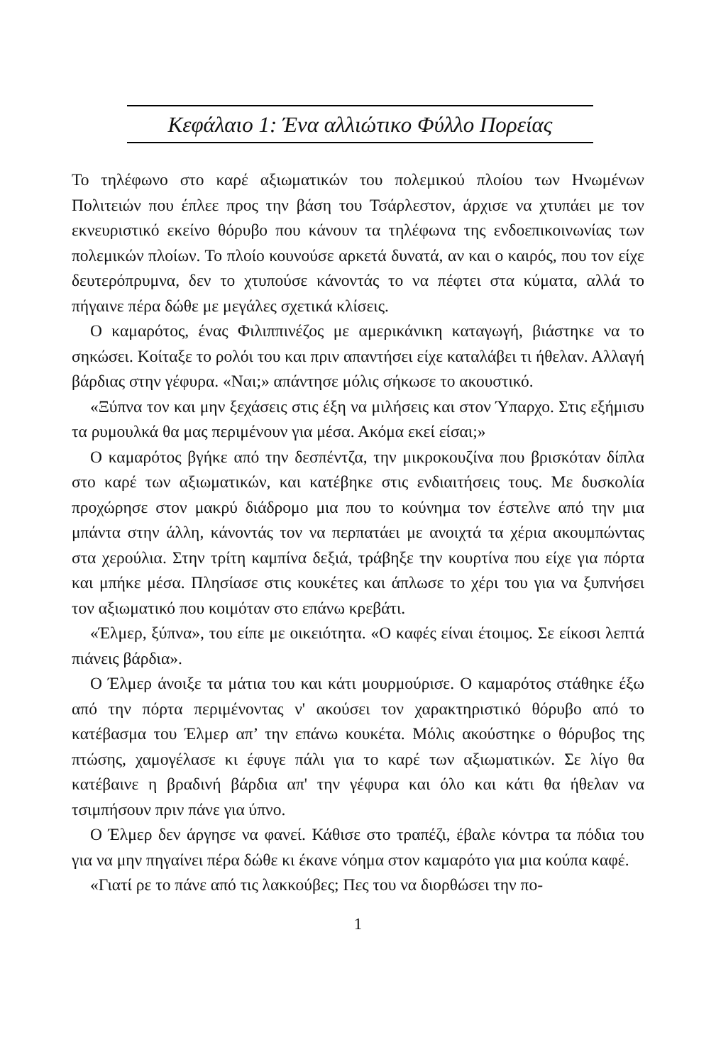Κεφάλαιο 1: Ένα αλλιώτικο Φύλλο Πορείας
Το τηλέφωνο στο καρέ αξιωματικών του πολεμικού πλοίου των Ηνωμένων Πολιτειών που έπλεε προς την βάση του Τσάρλεστον, άρχισε να χτυπάει με τον εκνευριστικό εκείνο θόρυβο που κάνουν τα τηλέφωνα της ενδοεπικοινωνίας των πολεμικών πλοίων. Το πλοίο κουνούσε αρκετά δυνατά, αν και ο καιρός, που τον είχε δευτερόπρυμνα, δεν το χτυπούσε κάνοντάς το να πέφτει στα κύματα, αλλά το πήγαινε πέρα δώθε με μεγάλες σχετικά κλίσεις.
Ο καμαρότος, ένας Φιλιππινέζος με αμερικάνικη καταγωγή, βιάστηκε να το σηκώσει. Κοίταξε το ρολόι του και πριν απαντήσει είχε καταλάβει τι ήθελαν. Αλλαγή βάρδιας στην γέφυρα. «Ναι;» απάντησε μόλις σήκωσε το ακουστικό.
«Ξύπνα τον και μην ξεχάσεις στις έξη να μιλήσεις και στον Ύπαρχο. Στις εξήμισυ τα ρυμουλκά θα μας περιμένουν για μέσα. Ακόμα εκεί είσαι;»
Ο καμαρότος βγήκε από την δεσπέντζα, την μικροκουζίνα που βρισκόταν δίπλα στο καρέ των αξιωματικών, και κατέβηκε στις ενδιαιτήσεις τους. Με δυσκολία προχώρησε στον μακρύ διάδρομο μια που το κούνημα τον έστελνε από την μια μπάντα στην άλλη, κάνοντάς τον να περπατάει με ανοιχτά τα χέρια ακουμπώντας στα χερούλια. Στην τρίτη καμπίνα δεξιά, τράβηξε την κουρτίνα που είχε για πόρτα και μπήκε μέσα. Πλησίασε στις κουκέτες και άπλωσε το χέρι του για να ξυπνήσει τον αξιωματικό που κοιμόταν στο επάνω κρεβάτι.
«Έλμερ, ξύπνα», του είπε με οικειότητα. «Ο καφές είναι έτοιμος. Σε είκοσι λεπτά πιάνεις βάρδια».
Ο Έλμερ άνοιξε τα μάτια του και κάτι μουρμούρισε. Ο καμαρότος στάθηκε έξω από την πόρτα περιμένοντας ν' ακούσει τον χαρακτηριστικό θόρυβο από το κατέβασμα του Έλμερ απ’ την επάνω κουκέτα. Μόλις ακούστηκε ο θόρυβος της πτώσης, χαμογέλασε κι έφυγε πάλι για το καρέ των αξιωματικών. Σε λίγο θα κατέβαινε η βραδινή βάρδια απ' την γέφυρα και όλο και κάτι θα ήθελαν να τσιμπήσουν πριν πάνε για ύπνο.
Ο Έλμερ δεν άργησε να φανεί. Κάθισε στο τραπέζι, έβαλε κόντρα τα πόδια του για να μην πηγαίνει πέρα δώθε κι έκανε νόημα στον καμαρότο για μια κούπα καφέ.
«Γιατί ρε το πάνε από τις λακκούβες; Πες του να διορθώσει την πο-
1